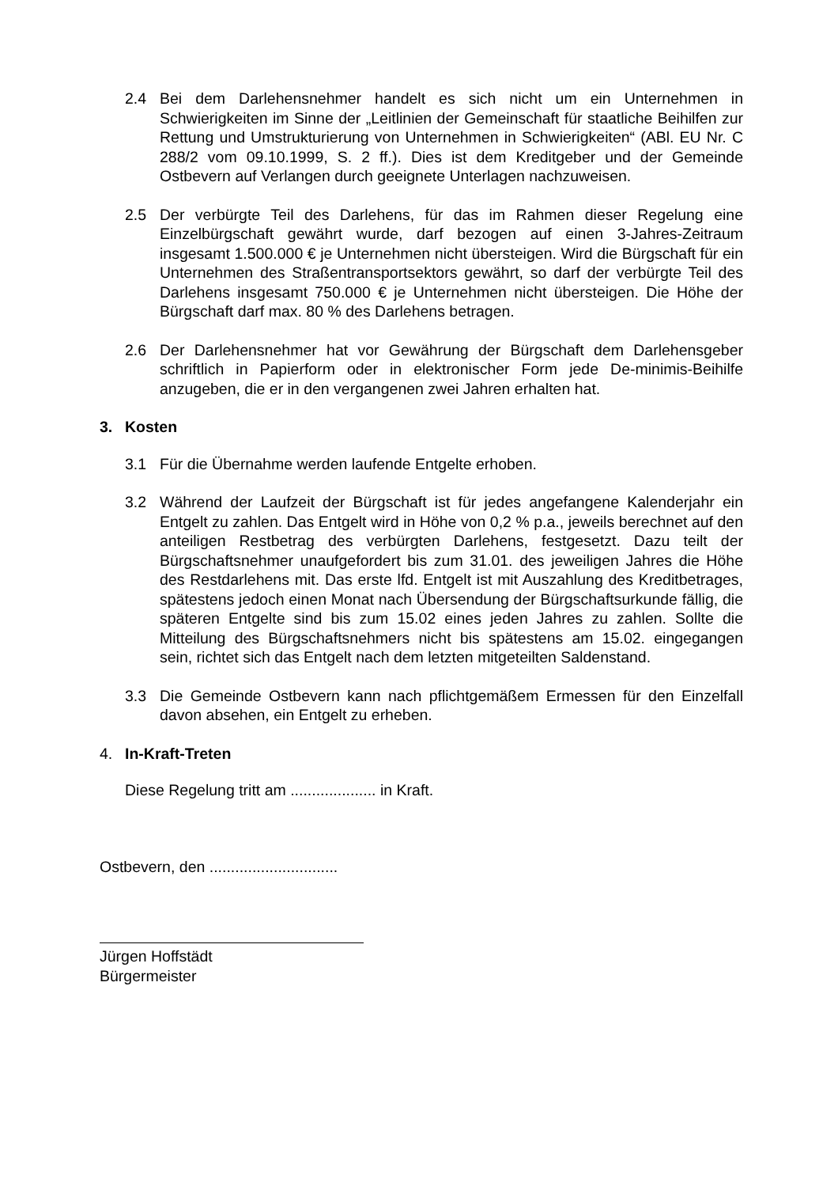2.4 Bei dem Darlehensnehmer handelt es sich nicht um ein Unternehmen in Schwierigkeiten im Sinne der „Leitlinien der Gemeinschaft für staatliche Beihilfen zur Rettung und Umstrukturierung von Unternehmen in Schwierigkeiten“ (ABl. EU Nr. C 288/2 vom 09.10.1999, S. 2 ff.). Dies ist dem Kreditgeber und der Gemeinde Ostbevern auf Verlangen durch geeignete Unterlagen nachzuweisen.
2.5 Der verbürgte Teil des Darlehens, für das im Rahmen dieser Regelung eine Einzelbürgschaft gewährt wurde, darf bezogen auf einen 3-Jahres-Zeitraum insgesamt 1.500.000 € je Unternehmen nicht übersteigen. Wird die Bürgschaft für ein Unternehmen des Straßentransportsektors gewährt, so darf der verbürgte Teil des Darlehens insgesamt 750.000 € je Unternehmen nicht übersteigen. Die Höhe der Bürgschaft darf max. 80 % des Darlehens betragen.
2.6 Der Darlehensnehmer hat vor Gewährung der Bürgschaft dem Darlehensgeber schriftlich in Papierform oder in elektronischer Form jede De-minimis-Beihilfe anzugeben, die er in den vergangenen zwei Jahren erhalten hat.
3. Kosten
3.1 Für die Übernahme werden laufende Entgelte erhoben.
3.2 Während der Laufzeit der Bürgschaft ist für jedes angefangene Kalenderjahr ein Entgelt zu zahlen. Das Entgelt wird in Höhe von 0,2 % p.a., jeweils berechnet auf den anteiligen Restbetrag des verbürgten Darlehens, festgesetzt. Dazu teilt der Bürgschaftsnehmer unaufgefordert bis zum 31.01. des jeweiligen Jahres die Höhe des Restdarlehens mit. Das erste lfd. Entgelt ist mit Auszahlung des Kreditbetrages, spätestens jedoch einen Monat nach Übersendung der Bürgschaftsurkunde fällig, die späteren Entgelte sind bis zum 15.02 eines jeden Jahres zu zahlen. Sollte die Mitteilung des Bürgschaftsnehmers nicht bis spätestens am 15.02. eingegangen sein, richtet sich das Entgelt nach dem letzten mitgeteilten Saldenstand.
3.3 Die Gemeinde Ostbevern kann nach pflichtgemäßem Ermessen für den Einzelfall davon absehen, ein Entgelt zu erheben.
4. In-Kraft-Treten
Diese Regelung tritt am .................... in Kraft.
Ostbevern, den ..............................
Jürgen Hoffstädt
Bürgermeister